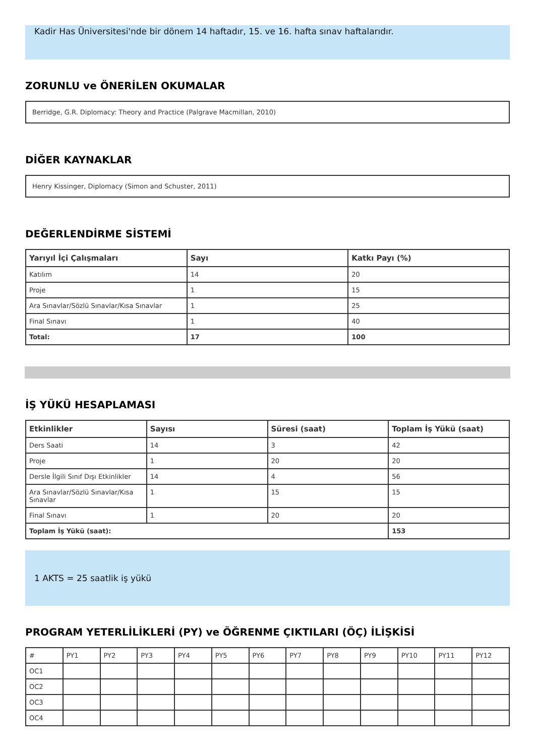Kadir Has Üniversitesi'nde bir dönem 14 haftadır, 15. ve 16. hafta sınav haftalarıdır.
ZORUNLU ve ÖNERİLEN OKUMALAR
Berridge, G.R. Diplomacy: Theory and Practice (Palgrave Macmillan, 2010)
DİĞER KAYNAKLAR
Henry Kissinger, Diplomacy (Simon and Schuster, 2011)
DEĞERLENDİRME SİSTEMİ
| Yarıyıl İçi Çalışmaları | Sayı | Katkı Payı (%) |
| --- | --- | --- |
| Katılım | 14 | 20 |
| Proje | 1 | 15 |
| Ara Sınavlar/Sözlü Sınavlar/Kısa Sınavlar | 1 | 25 |
| Final Sınavı | 1 | 40 |
| Total: | 17 | 100 |
İŞ YÜKÜ HESAPLAMASI
| Etkinlikler | Sayısı | Süresi (saat) | Toplam İş Yükü (saat) |
| --- | --- | --- | --- |
| Ders Saati | 14 | 3 | 42 |
| Proje | 1 | 20 | 20 |
| Dersle İlgili Sınıf Dışı Etkinlikler | 14 | 4 | 56 |
| Ara Sınavlar/Sözlü Sınavlar/Kısa Sınavlar | 1 | 15 | 15 |
| Final Sınavı | 1 | 20 | 20 |
| Toplam İş Yükü (saat): | | | 153 |
1 AKTS = 25 saatlik iş yükü
PROGRAM YETERLİLİKLERİ (PY) ve ÖĞRENME ÇIKTILARI (ÖÇ) İLİŞKİSİ
| # | PY1 | PY2 | PY3 | PY4 | PY5 | PY6 | PY7 | PY8 | PY9 | PY10 | PY11 | PY12 |
| OC1 | | | | | | | | | | | | |
| OC2 | | | | | | | | | | | | |
| OC3 | | | | | | | | | | | | |
| OC4 | | | | | | | | | | | | |